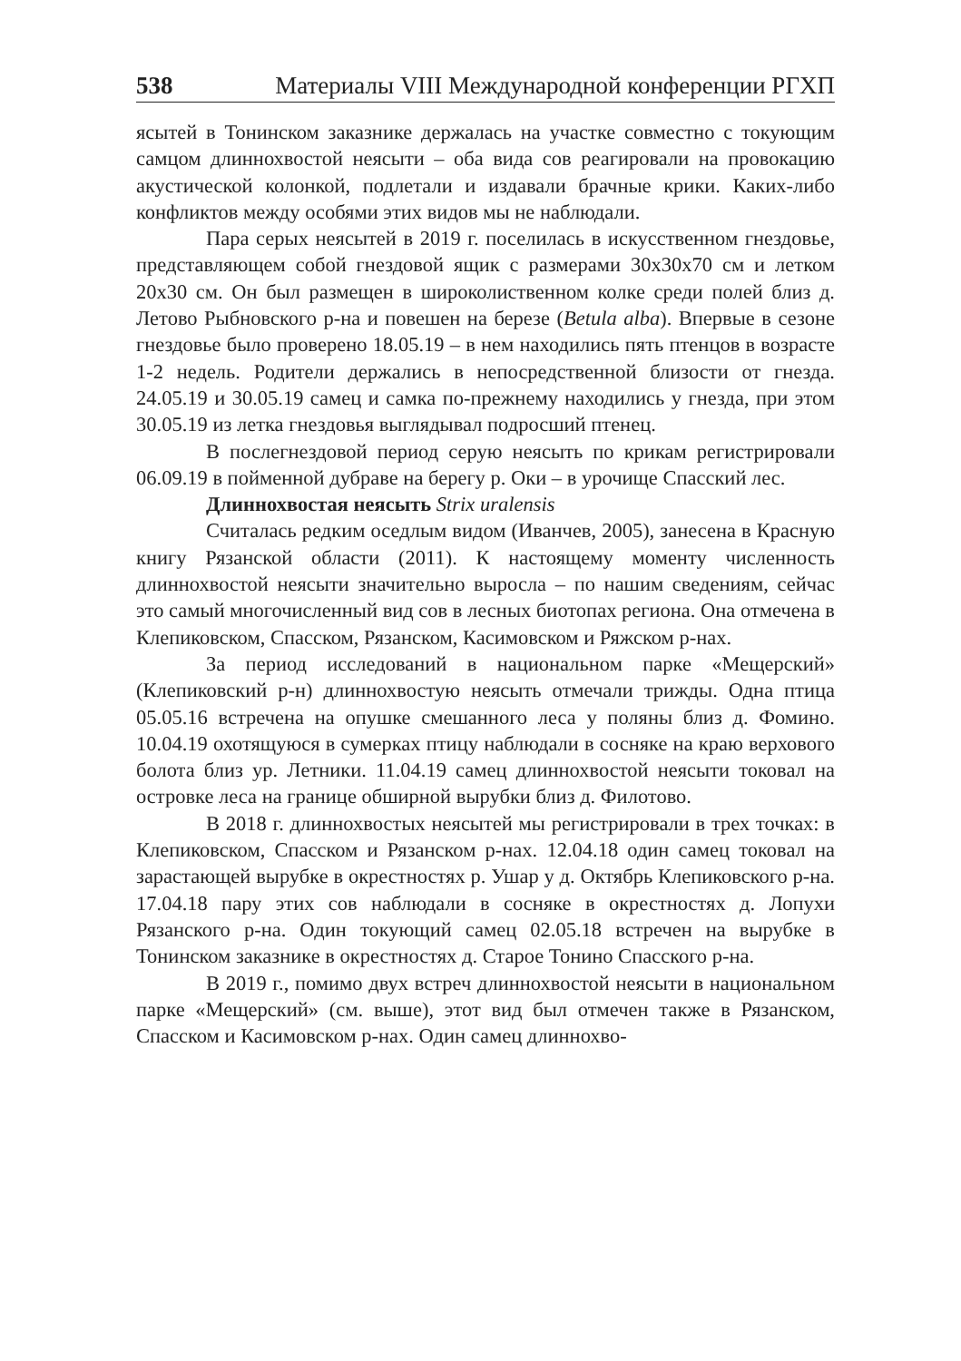538 Материалы VIII Международной конференции РГХП
ясытей в Тонинском заказнике держалась на участке совместно с токующим самцом длиннохвостой неясыти – оба вида сов реагировали на провокацию акустической колонкой, подлетали и издавали брачные крики. Каких-либо конфликтов между особями этих видов мы не наблюдали.
Пара серых неясытей в 2019 г. поселилась в искусственном гнездовье, представляющем собой гнездовой ящик с размерами 30х30х70 см и летком 20х30 см. Он был размещен в широколиственном колке среди полей близ д. Летово Рыбновского р-на и повешен на березе (Betula alba). Впервые в сезоне гнездовье было проверено 18.05.19 – в нем находились пять птенцов в возрасте 1-2 недель. Родители держались в непосредственной близости от гнезда. 24.05.19 и 30.05.19 самец и самка по-прежнему находились у гнезда, при этом 30.05.19 из летка гнездовья выглядывал подросший птенец.
В послегнездовой период серую неясыть по крикам регистрировали 06.09.19 в пойменной дубраве на берегу р. Оки – в урочище Спасский лес.
Длиннохвостая неясыть Strix uralensis
Считалась редким оседлым видом (Иванчев, 2005), занесена в Красную книгу Рязанской области (2011). К настоящему моменту численность длиннохвостой неясыти значительно выросла – по нашим сведениям, сейчас это самый многочисленный вид сов в лесных биотопах региона. Она отмечена в Клепиковском, Спасском, Рязанском, Касимовском и Ряжском р-нах.
За период исследований в национальном парке «Мещерский» (Клепиковский р-н) длиннохвостую неясыть отмечали трижды. Одна птица 05.05.16 встречена на опушке смешанного леса у поляны близ д. Фомино. 10.04.19 охотящуюся в сумерках птицу наблюдали в сосняке на краю верхового болота близ ур. Летники. 11.04.19 самец длиннохвостой неясыти токовал на островке леса на границе обширной вырубки близ д. Филотово.
В 2018 г. длиннохвостых неясытей мы регистрировали в трех точках: в Клепиковском, Спасском и Рязанском р-нах. 12.04.18 один самец токовал на зарастающей вырубке в окрестностях р. Ушар у д. Октябрь Клепиковского р-на. 17.04.18 пару этих сов наблюдали в сосняке в окрестностях д. Лопухи Рязанского р-на. Один токующий самец 02.05.18 встречен на вырубке в Тонинском заказнике в окрестностях д. Старое Тонино Спасского р-на.
В 2019 г., помимо двух встреч длиннохвостой неясыти в национальном парке «Мещерский» (см. выше), этот вид был отмечен также в Рязанском, Спасском и Касимовском р-нах. Один самец длиннохво-